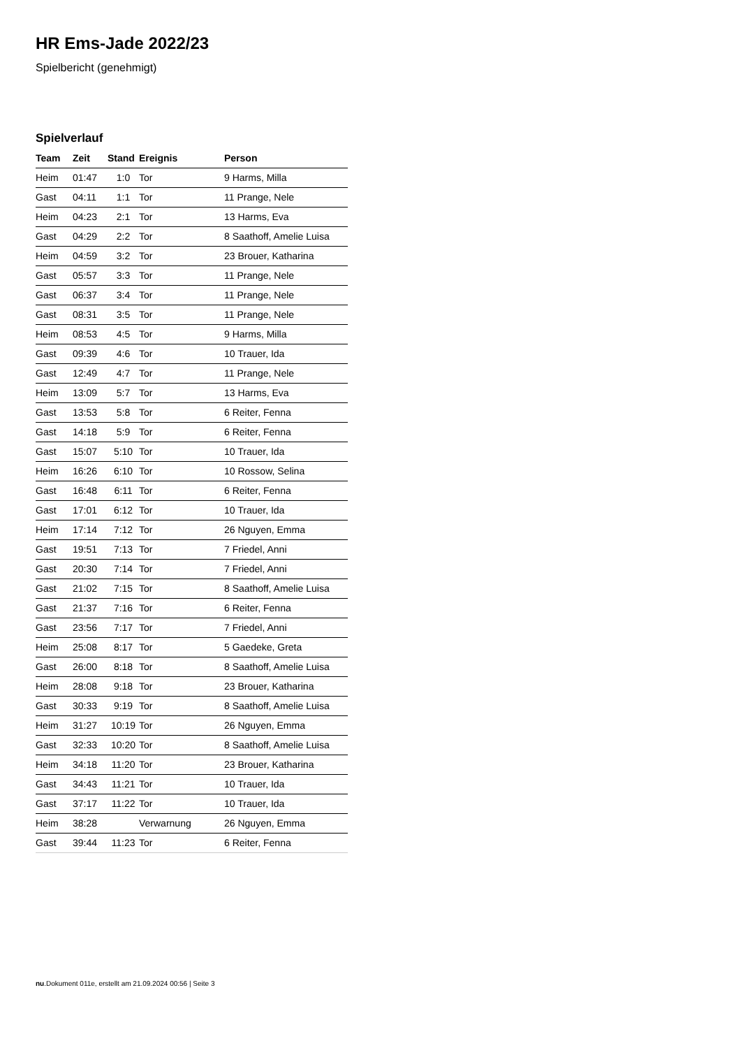HR Ems-Jade 2022/23
Spielbericht (genehmigt)
Spielverlauf
| Team | Zeit | Stand | Ereignis | Person |
| --- | --- | --- | --- | --- |
| Heim | 01:47 | 1:0 | Tor | 9 Harms, Milla |
| Gast | 04:11 | 1:1 | Tor | 11 Prange, Nele |
| Heim | 04:23 | 2:1 | Tor | 13 Harms, Eva |
| Gast | 04:29 | 2:2 | Tor | 8 Saathoff, Amelie Luisa |
| Heim | 04:59 | 3:2 | Tor | 23 Brouer, Katharina |
| Gast | 05:57 | 3:3 | Tor | 11 Prange, Nele |
| Gast | 06:37 | 3:4 | Tor | 11 Prange, Nele |
| Gast | 08:31 | 3:5 | Tor | 11 Prange, Nele |
| Heim | 08:53 | 4:5 | Tor | 9 Harms, Milla |
| Gast | 09:39 | 4:6 | Tor | 10 Trauer, Ida |
| Gast | 12:49 | 4:7 | Tor | 11 Prange, Nele |
| Heim | 13:09 | 5:7 | Tor | 13 Harms, Eva |
| Gast | 13:53 | 5:8 | Tor | 6 Reiter, Fenna |
| Gast | 14:18 | 5:9 | Tor | 6 Reiter, Fenna |
| Gast | 15:07 | 5:10 | Tor | 10 Trauer, Ida |
| Heim | 16:26 | 6:10 | Tor | 10 Rossow, Selina |
| Gast | 16:48 | 6:11 | Tor | 6 Reiter, Fenna |
| Gast | 17:01 | 6:12 | Tor | 10 Trauer, Ida |
| Heim | 17:14 | 7:12 | Tor | 26 Nguyen, Emma |
| Gast | 19:51 | 7:13 | Tor | 7 Friedel, Anni |
| Gast | 20:30 | 7:14 | Tor | 7 Friedel, Anni |
| Gast | 21:02 | 7:15 | Tor | 8 Saathoff, Amelie Luisa |
| Gast | 21:37 | 7:16 | Tor | 6 Reiter, Fenna |
| Gast | 23:56 | 7:17 | Tor | 7 Friedel, Anni |
| Heim | 25:08 | 8:17 | Tor | 5 Gaedeke, Greta |
| Gast | 26:00 | 8:18 | Tor | 8 Saathoff, Amelie Luisa |
| Heim | 28:08 | 9:18 | Tor | 23 Brouer, Katharina |
| Gast | 30:33 | 9:19 | Tor | 8 Saathoff, Amelie Luisa |
| Heim | 31:27 | 10:19 | Tor | 26 Nguyen, Emma |
| Gast | 32:33 | 10:20 | Tor | 8 Saathoff, Amelie Luisa |
| Heim | 34:18 | 11:20 | Tor | 23 Brouer, Katharina |
| Gast | 34:43 | 11:21 | Tor | 10 Trauer, Ida |
| Gast | 37:17 | 11:22 | Tor | 10 Trauer, Ida |
| Heim | 38:28 | | Verwarnung | 26 Nguyen, Emma |
| Gast | 39:44 | 11:23 | Tor | 6 Reiter, Fenna |
nu.Dokument 011e, erstellt am 21.09.2024 00:56 | Seite 3